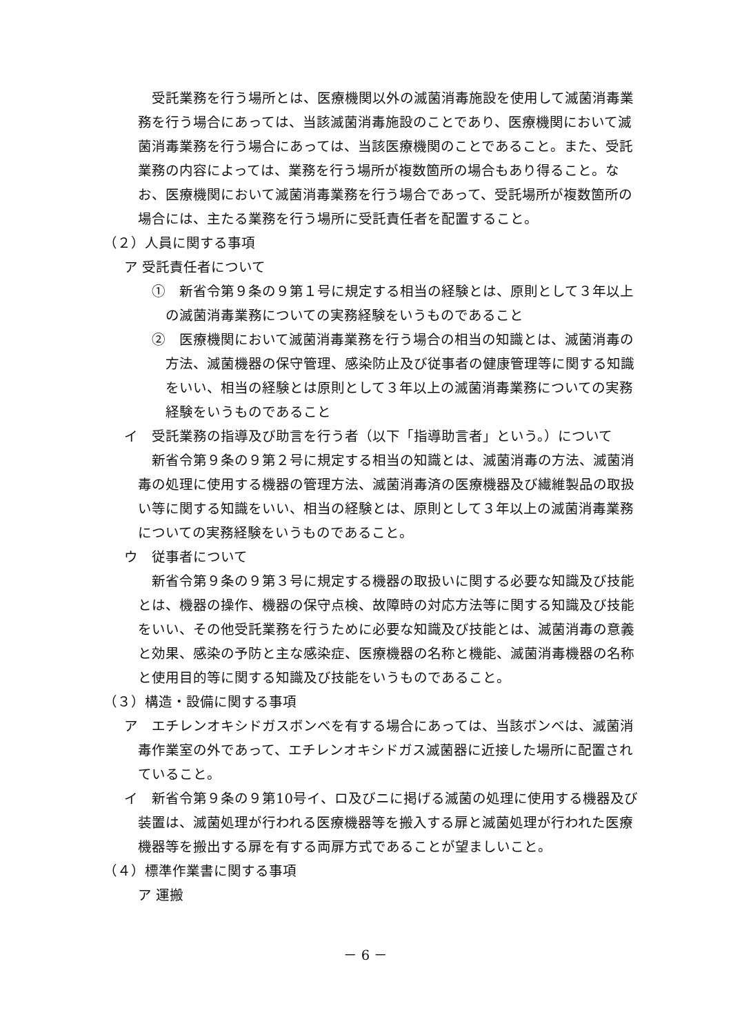受託業務を行う場所とは、医療機関以外の滅菌消毒施設を使用して滅菌消毒業務を行う場合にあっては、当該滅菌消毒施設のことであり、医療機関において滅菌消毒業務を行う場合にあっては、当該医療機関のことであること。また、受託業務の内容によっては、業務を行う場所が複数箇所の場合もあり得ること。なお、医療機関において滅菌消毒業務を行う場合であって、受託場所が複数箇所の場合には、主たる業務を行う場所に受託責任者を配置すること。
（２）人員に関する事項
ア 受託責任者について
①　新省令第９条の９第１号に規定する相当の経験とは、原則として３年以上の滅菌消毒業務についての実務経験をいうものであること
②　医療機関において滅菌消毒業務を行う場合の相当の知識とは、滅菌消毒の方法、滅菌機器の保守管理、感染防止及び従事者の健康管理等に関する知識をいい、相当の経験とは原則として３年以上の滅菌消毒業務についての実務経験をいうものであること
イ　受託業務の指導及び助言を行う者（以下「指導助言者」という。）について
新省令第９条の９第２号に規定する相当の知識とは、滅菌消毒の方法、滅菌消毒の処理に使用する機器の管理方法、滅菌消毒済の医療機器及び繊維製品の取扱い等に関する知識をいい、相当の経験とは、原則として３年以上の滅菌消毒業務についての実務経験をいうものであること。
ウ　従事者について
新省令第９条の９第３号に規定する機器の取扱いに関する必要な知識及び技能とは、機器の操作、機器の保守点検、故障時の対応方法等に関する知識及び技能をいい、その他受託業務を行うために必要な知識及び技能とは、滅菌消毒の意義と効果、感染の予防と主な感染症、医療機器の名称と機能、滅菌消毒機器の名称と使用目的等に関する知識及び技能をいうものであること。
（３）構造・設備に関する事項
ア　エチレンオキシドガスボンベを有する場合にあっては、当該ボンベは、滅菌消毒作業室の外であって、エチレンオキシドガス滅菌器に近接した場所に配置されていること。
イ　新省令第９条の９第10号イ、ロ及びニに掲げる滅菌の処理に使用する機器及び装置は、滅菌処理が行われる医療機器等を搬入する扉と滅菌処理が行われた医療機器等を搬出する扉を有する両扉方式であることが望ましいこと。
（４）標準作業書に関する事項
ア 運搬
－ 6 －